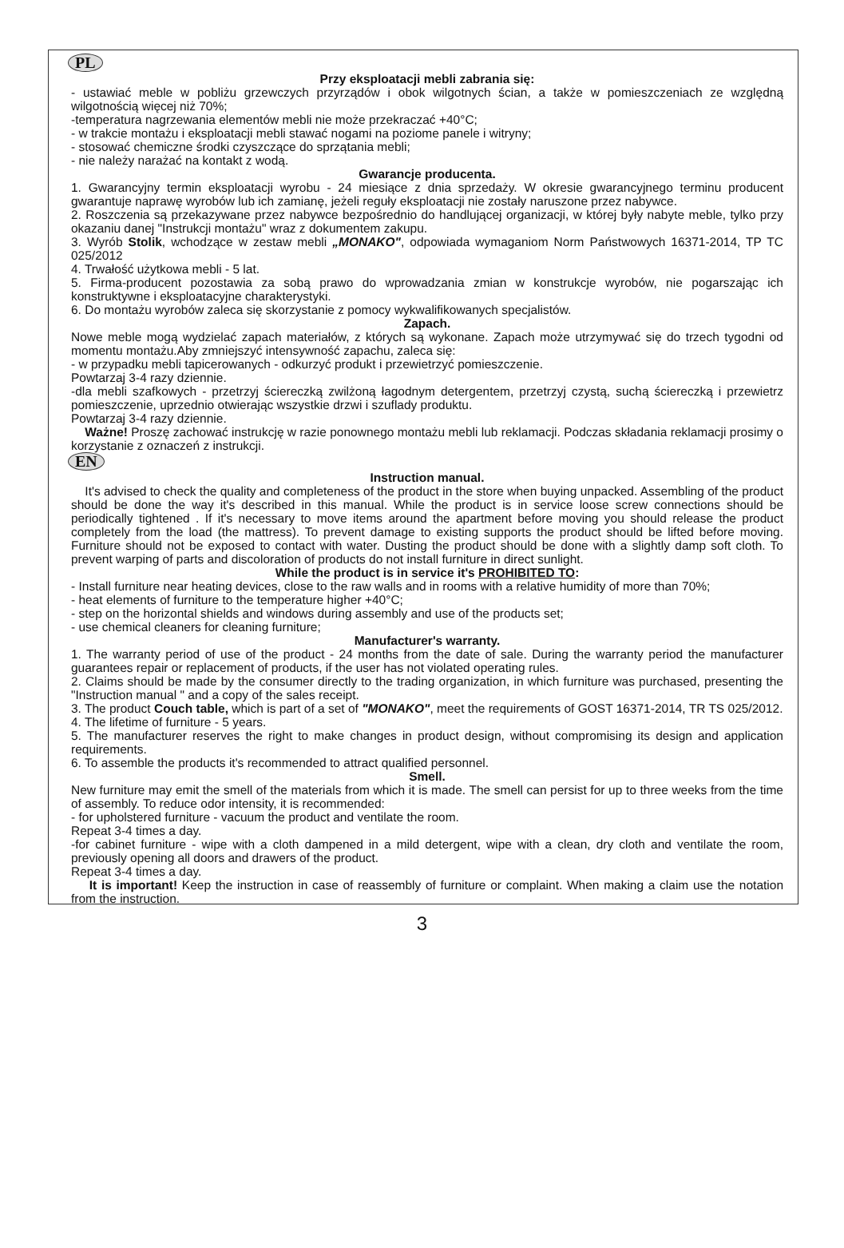PL
Przy eksploatacji mebli zabrania się:
- ustawiać meble w pobliżu grzewczych przyrządów i obok wilgotnych ścian, a także w pomieszczeniach ze względną wilgotnością więcej niż 70%;
-temperatura nagrzewania elementów mebli nie może przekraczać +40°C;
- w trakcie montażu i eksploatacji mebli stawać nogami na poziome panele i witryny;
- stosować chemiczne środki czyszczące do sprzątania mebli;
- nie należy narażać na kontakt z wodą.
Gwarancje producenta.
1. Gwarancyjny termin eksploatacji wyrobu - 24 miesiące z dnia sprzedaży. W okresie gwarancyjnego terminu producent gwarantuje naprawę wyrobów lub ich zamianę, jeżeli reguły eksploatacji nie zostały naruszone przez nabywce.
2. Roszczenia są przekazywane przez nabywce bezpośrednio do handlującej organizacji, w której były nabyte meble, tylko przy okazaniu danej "Instrukcji montażu" wraz z dokumentem zakupu.
3. Wyrób Stolik, wchodzące w zestaw mebli „MONAKO", odpowiada wymaganiom Norm Państwowych 16371-2014, TP TC 025/2012
4. Trwałość użytkowa mebli - 5 lat.
5. Firma-producent pozostawia za sobą prawo do wprowadzania zmian w konstrukcje wyrobów, nie pogarszając ich konstruktywne i eksploatacyjne charakterystyki.
6. Do montażu wyrobów zaleca się skorzystanie z pomocy wykwalifikowanych specjalistów.
Zapach.
Nowe meble mogą wydzielać zapach materiałów, z których są wykonane. Zapach może utrzymywać się do trzech tygodni od momentu montażu.Aby zmniejszyć intensywność zapachu, zaleca się:
- w przypadku mebli tapicerowanych - odkurzyć produkt i przewietrzyć pomieszczenie.
Powtarzaj 3-4 razy dziennie.
-dla mebli szafkowych - przetrzyj ściereczką zwilżoną łagodnym detergentem, przetrzyj czystą, suchą ściereczką i przewietrz pomieszczenie, uprzednio otwierając wszystkie drzwi i szuflady produktu.
Powtarzaj 3-4 razy dziennie.
Ważne! Proszę zachować instrukcję w razie ponownego montażu mebli lub reklamacji. Podczas składania reklamacji prosimy o korzystanie z oznaczeń z instrukcji.
EN
Instruction manual.
It's advised to check the quality and completeness of the product in the store when buying unpacked. Assembling of the product should be done the way it's described in this manual. While the product is in service loose screw connections should be periodically tightened . If it's necessary to move items around the apartment before moving you should release the product completely from the load (the mattress). To prevent damage to existing supports the product should be lifted before moving. Furniture should not be exposed to contact with water. Dusting the product should be done with a slightly damp soft cloth. To prevent warping of parts and discoloration of products do not install furniture in direct sunlight.
While the product is in service it's PROHIBITED TO:
- Install furniture near heating devices, close to the raw walls and in rooms with a relative humidity of more than 70%;
- heat elements of furniture to the temperature higher +40°C;
- step on the horizontal shields and windows during assembly and use of the products set;
- use chemical cleaners for cleaning furniture;
Manufacturer's warranty.
1. The warranty period of use of the product - 24 months from the date of sale. During the warranty period the manufacturer guarantees repair or replacement of products, if the user has not violated operating rules.
2. Claims should be made by the consumer directly to the trading organization, in which furniture was purchased, presenting the "Instruction manual " and a copy of the sales receipt.
3. The product Couch table, which is part of a set of "MONAKO", meet the requirements of GOST 16371-2014, TR TS 025/2012.
4. The lifetime of furniture - 5 years.
5. The manufacturer reserves the right to make changes in product design, without compromising its design and application requirements.
6. To assemble the products it's recommended to attract qualified personnel.
Smell.
New furniture may emit the smell of the materials from which it is made. The smell can persist for up to three weeks from the time of assembly. To reduce odor intensity, it is recommended:
- for upholstered furniture - vacuum the product and ventilate the room.
Repeat 3-4 times a day.
-for cabinet furniture - wipe with a cloth dampened in a mild detergent, wipe with a clean, dry cloth and ventilate the room, previously opening all doors and drawers of the product.
Repeat 3-4 times a day.
It is important! Keep the instruction in case of reassembly of furniture or complaint. When making a claim use the notation from the instruction.
3